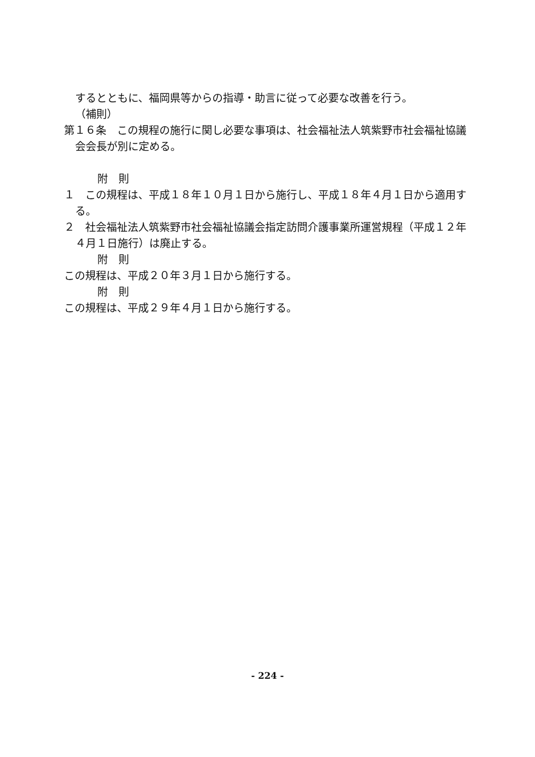するとともに、福岡県等からの指導・助言に従って必要な改善を行う。
（補則）
第１６条　この規程の施行に関し必要な事項は、社会福祉法人筑紫野市社会福祉協議会会長が別に定める。
附　則
１　この規程は、平成１８年１０月１日から施行し、平成１８年４月１日から適用する。
２　社会福祉法人筑紫野市社会福祉協議会指定訪問介護事業所運営規程（平成１２年４月１日施行）は廃止する。
附　則
この規程は、平成２０年３月１日から施行する。
附　則
この規程は、平成２９年４月１日から施行する。
- 224 -